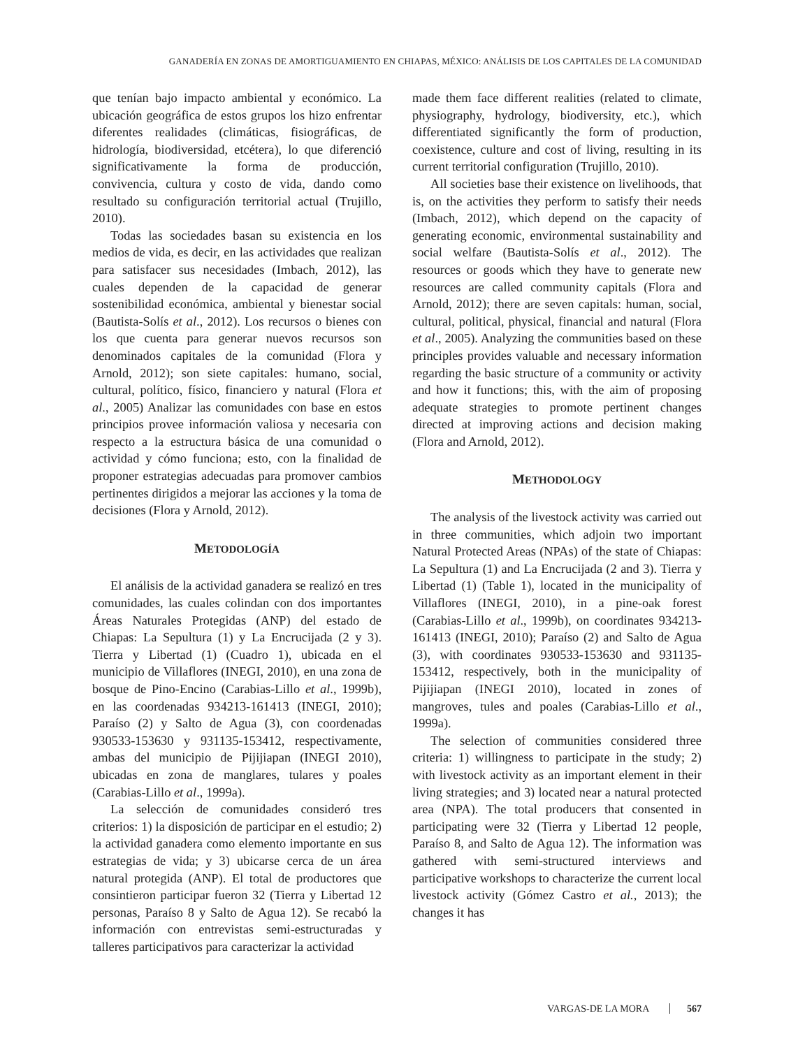GANADERÍA EN ZONAS DE AMORTIGUAMIENTO EN CHIAPAS, MÉXICO: ANÁLISIS DE LOS CAPITALES DE LA COMUNIDAD
que tenían bajo impacto ambiental y económico. La ubicación geográfica de estos grupos los hizo enfrentar diferentes realidades (climáticas, fisiográficas, de hidrología, biodiversidad, etcétera), lo que diferenció significativamente la forma de producción, convivencia, cultura y costo de vida, dando como resultado su configuración territorial actual (Trujillo, 2010).
Todas las sociedades basan su existencia en los medios de vida, es decir, en las actividades que realizan para satisfacer sus necesidades (Imbach, 2012), las cuales dependen de la capacidad de generar sostenibilidad económica, ambiental y bienestar social (Bautista-Solís et al., 2012). Los recursos o bienes con los que cuenta para generar nuevos recursos son denominados capitales de la comunidad (Flora y Arnold, 2012); son siete capitales: humano, social, cultural, político, físico, financiero y natural (Flora et al., 2005) Analizar las comunidades con base en estos principios provee información valiosa y necesaria con respecto a la estructura básica de una comunidad o actividad y cómo funciona; esto, con la finalidad de proponer estrategias adecuadas para promover cambios pertinentes dirigidos a mejorar las acciones y la toma de decisiones (Flora y Arnold, 2012).
METODOLOGÍA
El análisis de la actividad ganadera se realizó en tres comunidades, las cuales colindan con dos importantes Áreas Naturales Protegidas (ANP) del estado de Chiapas: La Sepultura (1) y La Encrucijada (2 y 3). Tierra y Libertad (1) (Cuadro 1), ubicada en el municipio de Villaflores (INEGI, 2010), en una zona de bosque de Pino-Encino (Carabias-Lillo et al., 1999b), en las coordenadas 934213-161413 (INEGI, 2010); Paraíso (2) y Salto de Agua (3), con coordenadas 930533-153630 y 931135-153412, respectivamente, ambas del municipio de Pijijiapan (INEGI 2010), ubicadas en zona de manglares, tulares y poales (Carabias-Lillo et al., 1999a).
La selección de comunidades consideró tres criterios: 1) la disposición de participar en el estudio; 2) la actividad ganadera como elemento importante en sus estrategias de vida; y 3) ubicarse cerca de un área natural protegida (ANP). El total de productores que consintieron participar fueron 32 (Tierra y Libertad 12 personas, Paraíso 8 y Salto de Agua 12). Se recabó la información con entrevistas semi-estructuradas y talleres participativos para caracterizar la actividad
made them face different realities (related to climate, physiography, hydrology, biodiversity, etc.), which differentiated significantly the form of production, coexistence, culture and cost of living, resulting in its current territorial configuration (Trujillo, 2010).
All societies base their existence on livelihoods, that is, on the activities they perform to satisfy their needs (Imbach, 2012), which depend on the capacity of generating economic, environmental sustainability and social welfare (Bautista-Solís et al., 2012). The resources or goods which they have to generate new resources are called community capitals (Flora and Arnold, 2012); there are seven capitals: human, social, cultural, political, physical, financial and natural (Flora et al., 2005). Analyzing the communities based on these principles provides valuable and necessary information regarding the basic structure of a community or activity and how it functions; this, with the aim of proposing adequate strategies to promote pertinent changes directed at improving actions and decision making (Flora and Arnold, 2012).
METHODOLOGY
The analysis of the livestock activity was carried out in three communities, which adjoin two important Natural Protected Areas (NPAs) of the state of Chiapas: La Sepultura (1) and La Encrucijada (2 and 3). Tierra y Libertad (1) (Table 1), located in the municipality of Villaflores (INEGI, 2010), in a pine-oak forest (Carabias-Lillo et al., 1999b), on coordinates 934213-161413 (INEGI, 2010); Paraíso (2) and Salto de Agua (3), with coordinates 930533-153630 and 931135-153412, respectively, both in the municipality of Pijijiapan (INEGI 2010), located in zones of mangroves, tules and poales (Carabias-Lillo et al., 1999a).
The selection of communities considered three criteria: 1) willingness to participate in the study; 2) with livestock activity as an important element in their living strategies; and 3) located near a natural protected area (NPA). The total producers that consented in participating were 32 (Tierra y Libertad 12 people, Paraíso 8, and Salto de Agua 12). The information was gathered with semi-structured interviews and participative workshops to characterize the current local livestock activity (Gómez Castro et al., 2013); the changes it has
VARGAS-DE LA MORA 567